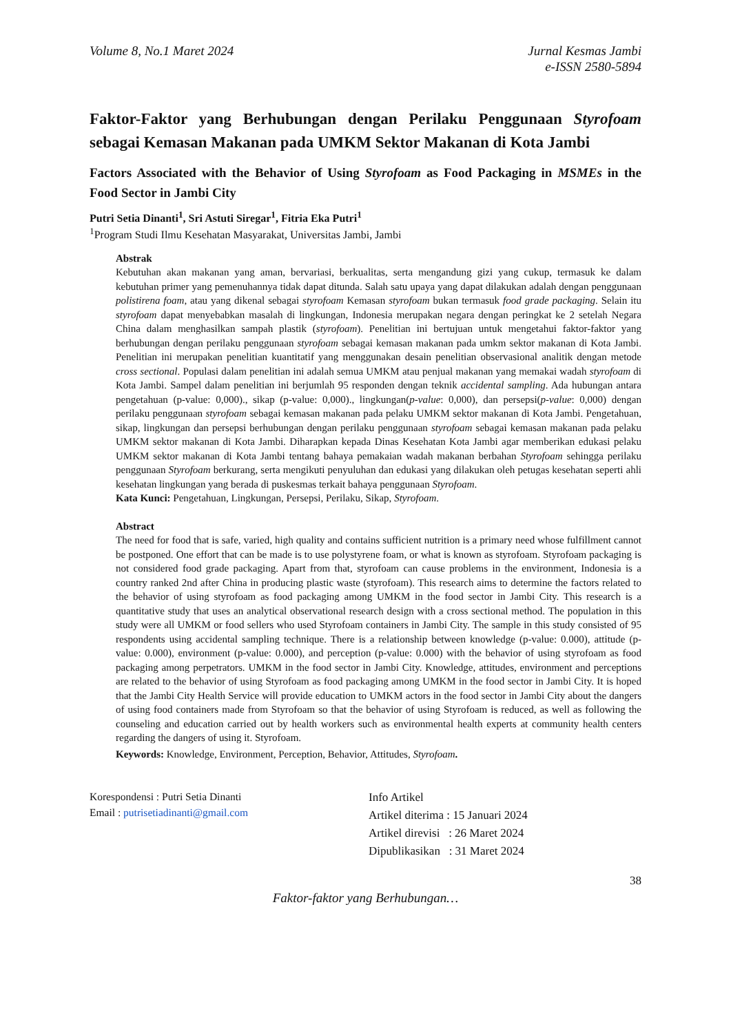Volume 8, No.1 Maret 2024 Jurnal Kesmas Jambi
e-ISSN 2580-5894
Faktor-Faktor yang Berhubungan dengan Perilaku Penggunaan Styrofoam sebagai Kemasan Makanan pada UMKM Sektor Makanan di Kota Jambi
Factors Associated with the Behavior of Using Styrofoam as Food Packaging in MSMEs in the Food Sector in Jambi City
Putri Setia Dinanti<sup>1</sup>, Sri Astuti Siregar<sup>1</sup>, Fitria Eka Putri<sup>1</sup>
<sup>1</sup> Program Studi Ilmu Kesehatan Masyarakat, Universitas Jambi, Jambi
Abstrak
Kebutuhan akan makanan yang aman, bervariasi, berkualitas, serta mengandung gizi yang cukup, termasuk ke dalam kebutuhan primer yang pemenuhannya tidak dapat ditunda. Salah satu upaya yang dapat dilakukan adalah dengan penggunaan polistirena foam, atau yang dikenal sebagai styrofoam Kemasan styrofoam bukan termasuk food grade packaging. Selain itu styrofoam dapat menyebabkan masalah di lingkungan, Indonesia merupakan negara dengan peringkat ke 2 setelah Negara China dalam menghasilkan sampah plastik (styrofoam). Penelitian ini bertujuan untuk mengetahui faktor-faktor yang berhubungan dengan perilaku penggunaan styrofoam sebagai kemasan makanan pada umkm sektor makanan di Kota Jambi. Penelitian ini merupakan penelitian kuantitatif yang menggunakan desain penelitian observasional analitik dengan metode cross sectional. Populasi dalam penelitian ini adalah semua UMKM atau penjual makanan yang memakai wadah styrofoam di Kota Jambi. Sampel dalam penelitian ini berjumlah 95 responden dengan teknik accidental sampling. Ada hubungan antara pengetahuan (p-value: 0,000)., sikap (p-value: 0,000)., lingkungan(p-value: 0,000), dan persepsi(p-value: 0,000) dengan perilaku penggunaan styrofoam sebagai kemasan makanan pada pelaku UMKM sektor makanan di Kota Jambi. Pengetahuan, sikap, lingkungan dan persepsi berhubungan dengan perilaku penggunaan styrofoam sebagai kemasan makanan pada pelaku UMKM sektor makanan di Kota Jambi. Diharapkan kepada Dinas Kesehatan Kota Jambi agar memberikan edukasi pelaku UMKM sektor makanan di Kota Jambi tentang bahaya pemakaian wadah makanan berbahan Styrofoam sehingga perilaku penggunaan Styrofoam berkurang, serta mengikuti penyuluhan dan edukasi yang dilakukan oleh petugas kesehatan seperti ahli kesehatan lingkungan yang berada di puskesmas terkait bahaya penggunaan Styrofoam.
Kata Kunci: Pengetahuan, Lingkungan, Persepsi, Perilaku, Sikap, Styrofoam.
Abstract
The need for food that is safe, varied, high quality and contains sufficient nutrition is a primary need whose fulfillment cannot be postponed. One effort that can be made is to use polystyrene foam, or what is known as styrofoam. Styrofoam packaging is not considered food grade packaging. Apart from that, styrofoam can cause problems in the environment, Indonesia is a country ranked 2nd after China in producing plastic waste (styrofoam). This research aims to determine the factors related to the behavior of using styrofoam as food packaging among UMKM in the food sector in Jambi City. This research is a quantitative study that uses an analytical observational research design with a cross sectional method. The population in this study were all UMKM or food sellers who used Styrofoam containers in Jambi City. The sample in this study consisted of 95 respondents using accidental sampling technique. There is a relationship between knowledge (p-value: 0.000), attitude (p-value: 0.000), environment (p-value: 0.000), and perception (p-value: 0.000) with the behavior of using styrofoam as food packaging among perpetrators. UMKM in the food sector in Jambi City. Knowledge, attitudes, environment and perceptions are related to the behavior of using Styrofoam as food packaging among UMKM in the food sector in Jambi City. It is hoped that the Jambi City Health Service will provide education to UMKM actors in the food sector in Jambi City about the dangers of using food containers made from Styrofoam so that the behavior of using Styrofoam is reduced, as well as following the counseling and education carried out by health workers such as environmental health experts at community health centers regarding the dangers of using it. Styrofoam.
Keywords: Knowledge, Environment, Perception, Behavior, Attitudes, Styrofoam.
Korespondensi : Putri Setia Dinanti
Email : putrisetiadinanti@gmail.com
Info Artikel
Artikel diterima : 15 Januari 2024
Artikel direvisi : 26 Maret 2024
Dipublikasikan : 31 Maret 2024
38
Faktor-faktor yang Berhubungan…